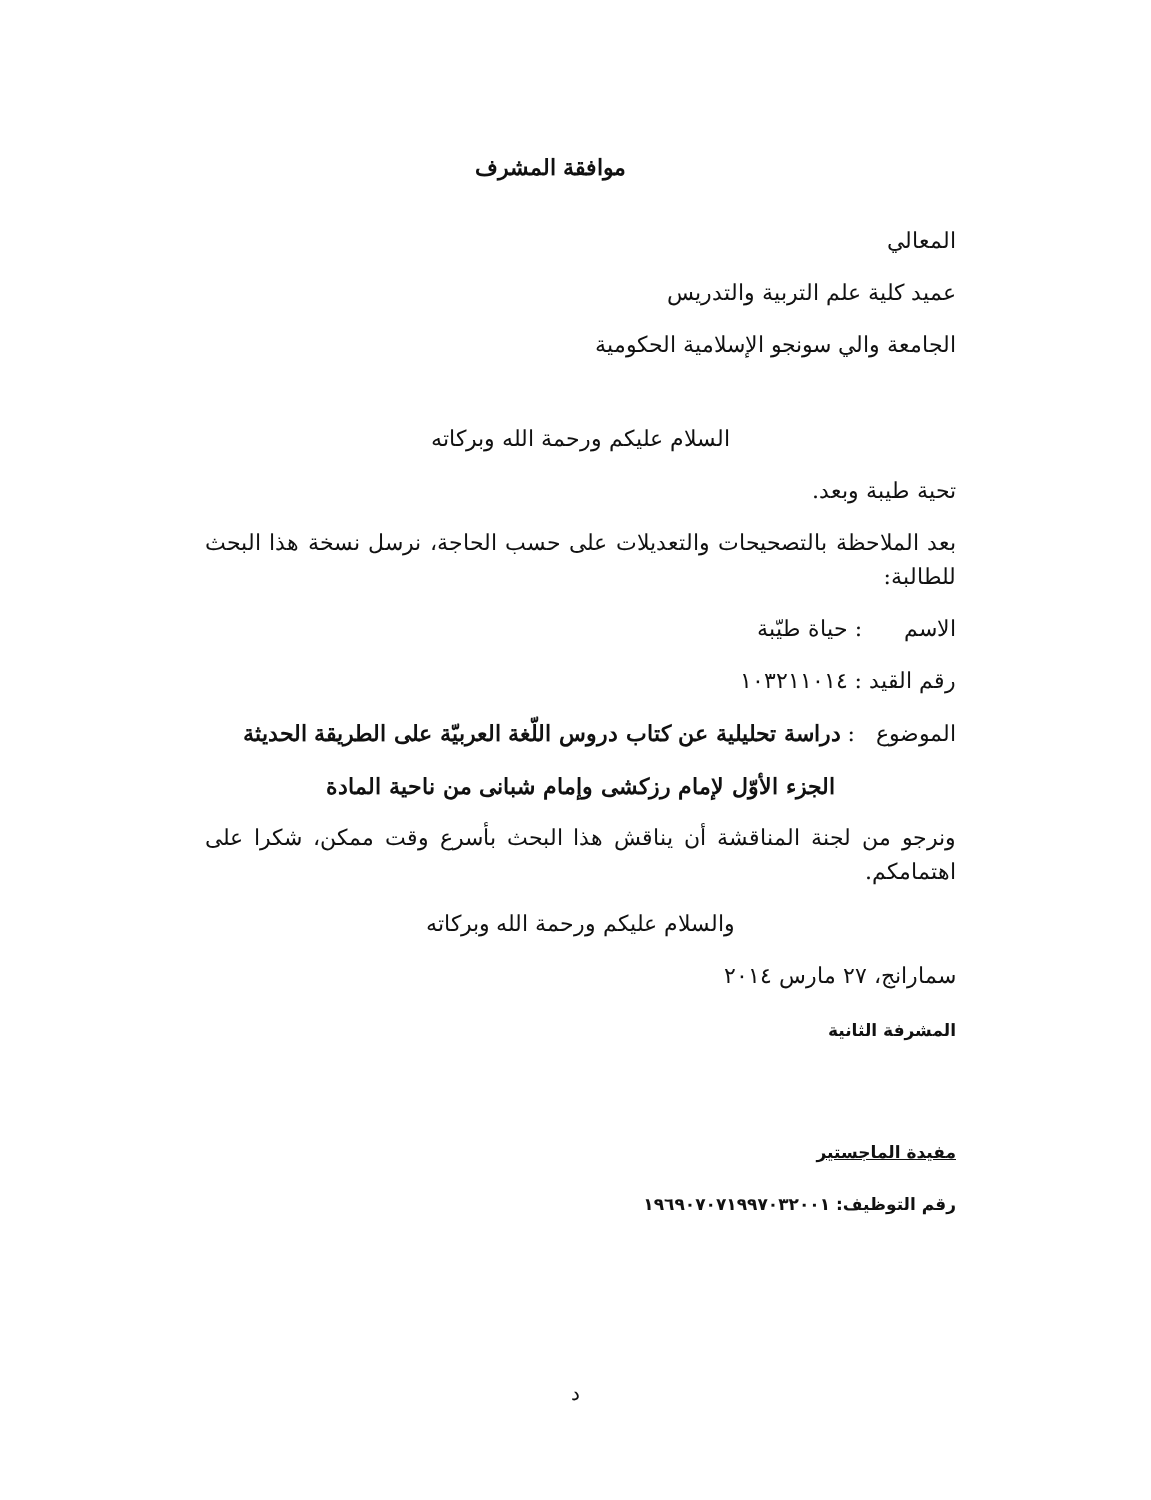موافقة المشرف
المعالي
عميد كلية علم التربية والتدريس
الجامعة والي سونجو الإسلامية الحكومية
السلام عليكم ورحمة الله وبركاته
تحية طيبة وبعد.
بعد الملاحظة بالتصحيحات والتعديلات على حسب الحاجة، نرسل نسخة هذا البحث للطالبة:
الاسم : حياة طيّبة
رقم القيد : ١٠٣٢١١٠١٤
الموضوع : دراسة تحليلية عن كتاب دروس اللّغة العربيّة على الطريقة الحديثة
الجزء الأوّل لإمام رزكشى وإمام شبانى من ناحية المادة
ونرجو من لجنة المناقشة أن يناقش هذا البحث بأسرع وقت ممكن، شكرا على اهتمامكم.
والسلام عليكم ورحمة الله وبركاته
سمارانج، ٢٧ مارس ٢٠١٤
المشرفة الثانية
مفيدة الماجستير
رقم التوظيف: ١٩٦٩٠٧٠٧١٩٩٧٠٣٢٠٠١
د